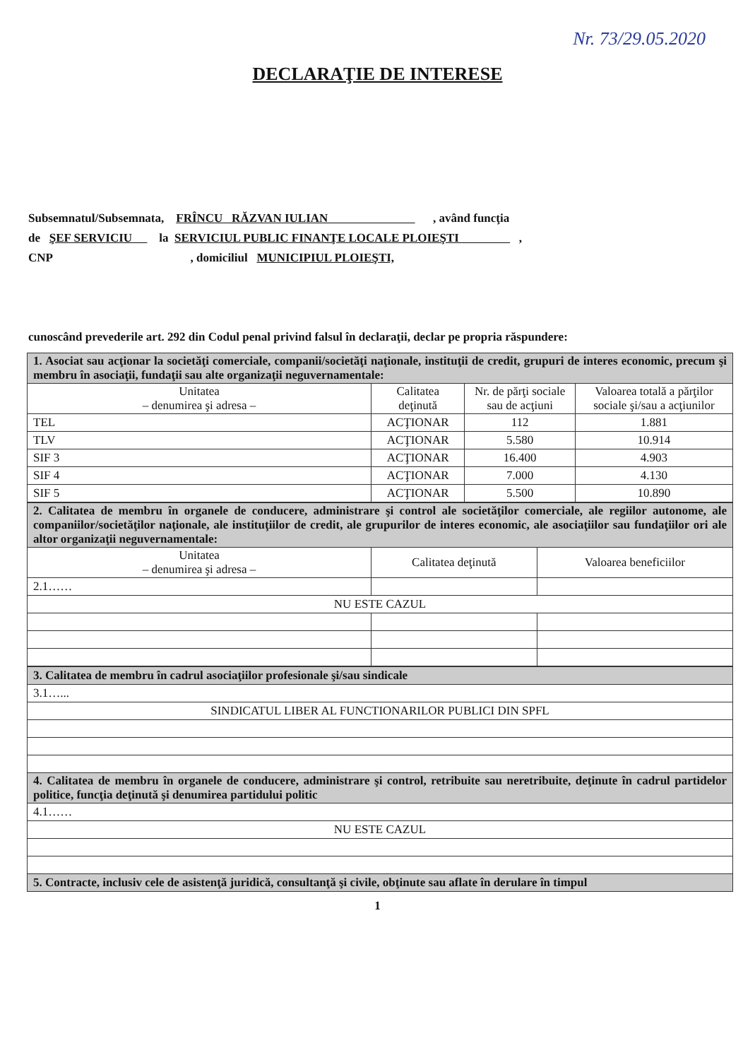Nr. 73/29.05.2020
DECLARAŢIE DE INTERESE
Subsemnatul/Subsemnata, FRÎNCU RĂZVAN IULIAN , având funcţia
de ŞEF SERVICIU la SERVICIUL PUBLIC FINANŢE LOCALE PLOIEŞTI ,
CNP , domiciliul MUNICIPIUL PLOIEŞTI,
cunoscând prevederile art. 292 din Codul penal privind falsul în declaraţii, declar pe propria răspundere:
| 1. Asociat sau acţionar la societăţi comerciale, companii/societăţi naţionale, instituţii de credit, grupuri de interes economic, precum şi membru în asociaţii, fundaţii sau alte organizaţii neguvernamentale: | | | |
| Unitatea – denumirea şi adresa – | Calitatea deţinută | Nr. de părţi sociale sau de acţiuni | Valoarea totală a părţilor sociale şi/sau a acţiunilor |
| TEL | ACŢIONAR | 112 | 1.881 |
| TLV | ACŢIONAR | 5.580 | 10.914 |
| SIF 3 | ACŢIONAR | 16.400 | 4.903 |
| SIF 4 | ACŢIONAR | 7.000 | 4.130 |
| SIF 5 | ACŢIONAR | 5.500 | 10.890 |
| 2. Calitatea de membru în organele de conducere, administrare şi control ale societăţilor comerciale, ale regiilor autonome, ale companiilor/societăţilor naţionale, ale instituţiilor de credit, ale grupurilor de interes economic, ale asociaţiilor sau fundaţiilor ori ale altor organizaţii neguvernamentale: | | |
| Unitatea – denumirea şi adresa – | Calitatea deţinută | Valoarea beneficiilor |
| 2.1…… | | |
| NU ESTE CAZUL | | |
| 3. Calitatea de membru în cadrul asociaţiilor profesionale şi/sau sindicale |
| 3.1…... |
| SINDICATUL LIBER AL FUNCTIONARILOR PUBLICI DIN SPFL |
| 4. Calitatea de membru în organele de conducere, administrare şi control, retribuite sau neretribuite, deţinute în cadrul partidelor politice, funcţia deţinută şi denumirea partidului politic |
| 4.1…… |
| NU ESTE CAZUL |
| 5. Contracte, inclusiv cele de asistenţă juridică, consultanţă şi civile, obţinute sau aflate în derulare în timpul |
1